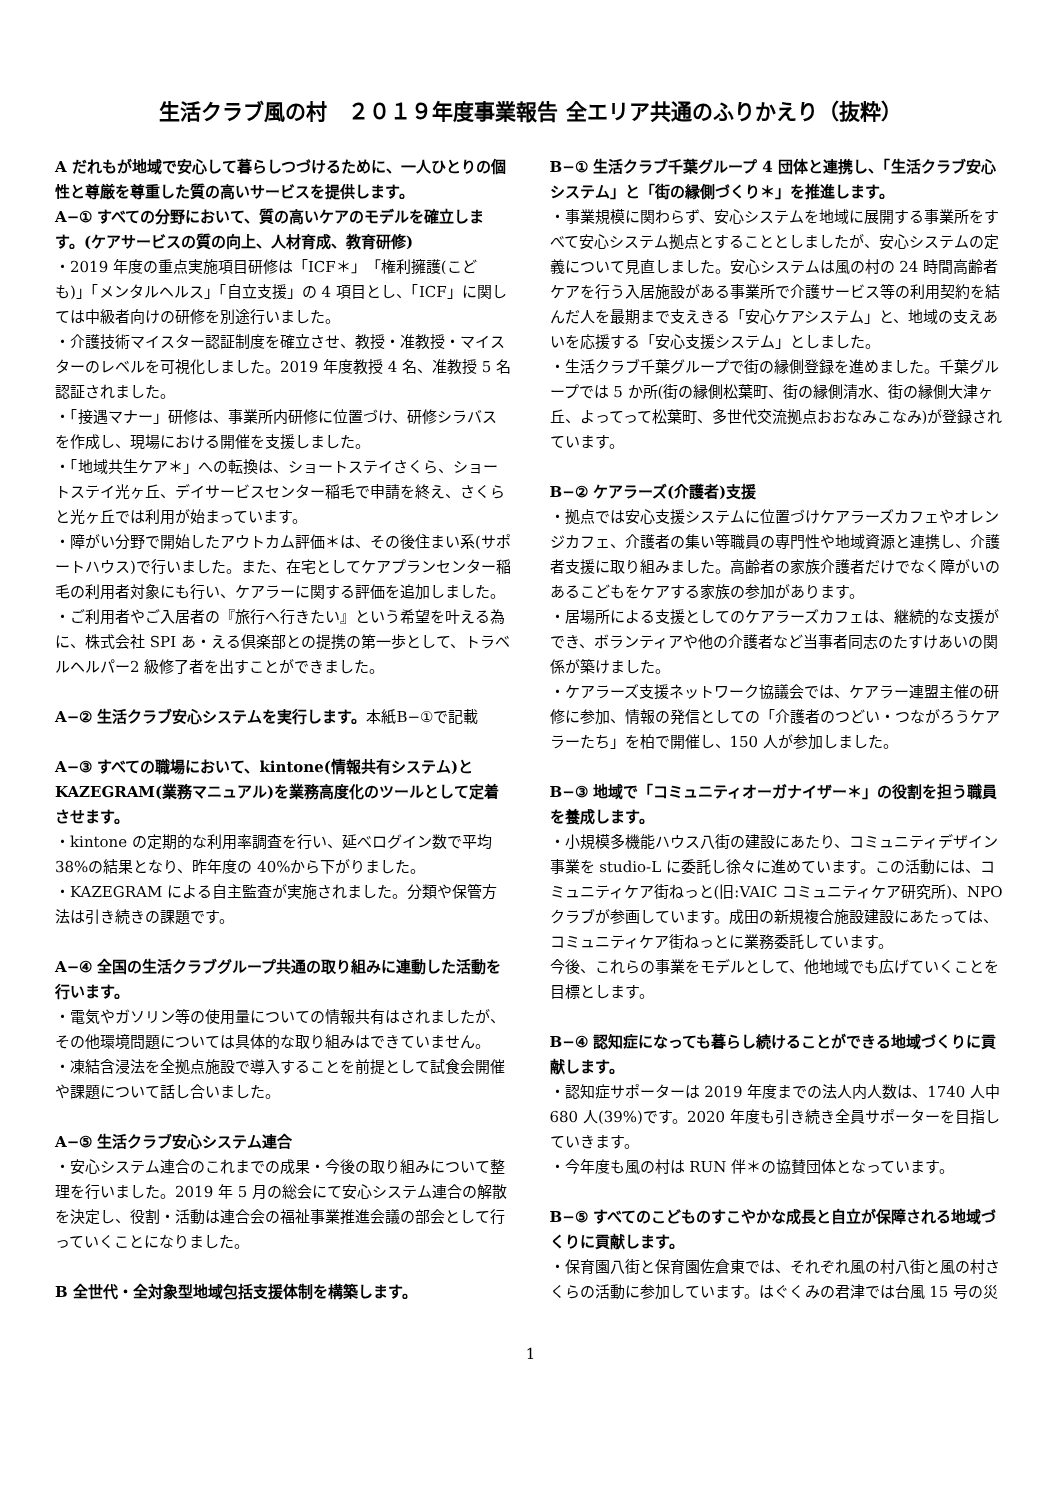生活クラブ風の村　２０１９年度事業報告 全エリア共通のふりかえり（抜粋）
A だれもが地域で安心して暮らしつづけるために、一人ひとりの個性と尊厳を尊重した質の高いサービスを提供します。
A−① すべての分野において、質の高いケアのモデルを確立します。(ケアサービスの質の向上、人材育成、教育研修)
・2019 年度の重点実施項目研修は「ICF＊」「権利擁護(こども)」「メンタルヘルス」「自立支援」の 4 項目とし、「ICF」に関しては中級者向けの研修を別途行いました。
・介護技術マイスター認証制度を確立させ、教授・准教授・マイスターのレベルを可視化しました。2019 年度教授 4 名、准教授 5 名認証されました。
・「接遇マナー」研修は、事業所内研修に位置づけ、研修シラバスを作成し、現場における開催を支援しました。
・「地域共生ケア＊」への転換は、ショートステイさくら、ショートステイ光ヶ丘、デイサービスセンター稲毛で申請を終え、さくらと光ヶ丘では利用が始まっています。
・障がい分野で開始したアウトカム評価＊は、その後住まい系(サポートハウス)で行いました。また、在宅としてケアプランセンター稲毛の利用者対象にも行い、ケアラーに関する評価を追加しました。
・ご利用者やご入居者の『旅行へ行きたい』という希望を叶える為に、株式会社 SPI あ・える倶楽部との提携の第一歩として、トラベルヘルパー2 級修了者を出すことができました。
A−② 生活クラブ安心システムを実行します。本紙B−①で記載
A−③ すべての職場において、kintone(情報共有システム)とKAZEGRAM(業務マニュアル)を業務高度化のツールとして定着させます。
・kintone の定期的な利用率調査を行い、延べログイン数で平均 38%の結果となり、昨年度の 40%から下がりました。
・KAZEGRAM による自主監査が実施されました。分類や保管方法は引き続きの課題です。
A−④ 全国の生活クラブグループ共通の取り組みに連動した活動を行います。
・電気やガソリン等の使用量についての情報共有はされましたが、その他環境問題については具体的な取り組みはできていません。
・凍結含浸法を全拠点施設で導入することを前提として試食会開催や課題について話し合いました。
A−⑤ 生活クラブ安心システム連合
・安心システム連合のこれまでの成果・今後の取り組みについて整理を行いました。2019 年 5 月の総会にて安心システム連合の解散を決定し、役割・活動は連合会の福祉事業推進会議の部会として行っていくことになりました。
B 全世代・全対象型地域包括支援体制を構築します。
B−① 生活クラブ千葉グループ 4 団体と連携し、「生活クラブ安心システム」と「街の縁側づくり＊」を推進します。
・事業規模に関わらず、安心システムを地域に展開する事業所をすべて安心システム拠点とすることとしましたが、安心システムの定義について見直しました。安心システムは風の村の 24 時間高齢者ケアを行う入居施設がある事業所で介護サービス等の利用契約を結んだ人を最期まで支えきる「安心ケアシステム」と、地域の支えあいを応援する「安心支援システム」としました。
・生活クラブ千葉グループで街の縁側登録を進めました。千葉グループでは 5 か所(街の縁側松葉町、街の縁側清水、街の縁側大津ヶ丘、よってって松葉町、多世代交流拠点おおなみこなみ)が登録されています。
B−② ケアラーズ(介護者)支援
・拠点では安心支援システムに位置づけケアラーズカフェやオレンジカフェ、介護者の集い等職員の専門性や地域資源と連携し、介護者支援に取り組みました。高齢者の家族介護者だけでなく障がいのあるこどもをケアする家族の参加があります。
・居場所による支援としてのケアラーズカフェは、継続的な支援ができ、ボランティアや他の介護者など当事者同志のたすけあいの関係が築けました。
・ケアラーズ支援ネットワーク協議会では、ケアラー連盟主催の研修に参加、情報の発信としての「介護者のつどい・つながろうケアラーたち」を柏で開催し、150 人が参加しました。
B−③ 地域で「コミュニティオーガナイザー＊」の役割を担う職員を養成します。
・小規模多機能ハウス八街の建設にあたり、コミュニティデザイン事業を studio-L に委託し徐々に進めています。この活動には、コミュニティケア街ねっと(旧:VAIC コミュニティケア研究所)、NPO クラブが参画しています。成田の新規複合施設建設にあたっては、コミュニティケア街ねっとに業務委託しています。
今後、これらの事業をモデルとして、他地域でも広げていくことを目標とします。
B−④ 認知症になっても暮らし続けることができる地域づくりに貢献します。
・認知症サポーターは 2019 年度までの法人内人数は、1740 人中 680 人(39%)です。2020 年度も引き続き全員サポーターを目指していきます。
・今年度も風の村は RUN 伴＊の協賛団体となっています。
B−⑤ すべてのこどものすこやかな成長と自立が保障される地域づくりに貢献します。
・保育園八街と保育園佐倉東では、それぞれ風の村八街と風の村さくらの活動に参加しています。はぐくみの君津では台風 15 号の災
1